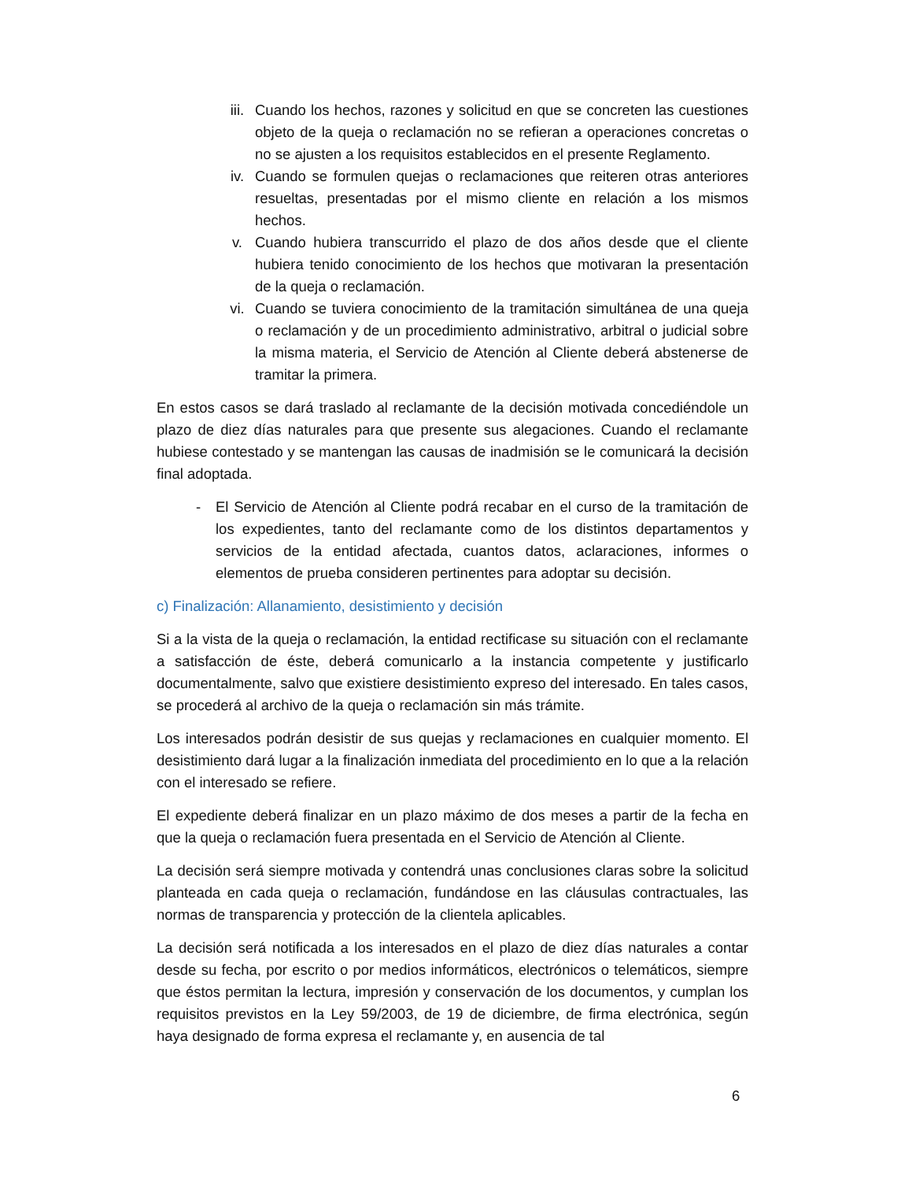iii. Cuando los hechos, razones y solicitud en que se concreten las cuestiones objeto de la queja o reclamación no se refieran a operaciones concretas o no se ajusten a los requisitos establecidos en el presente Reglamento.
iv. Cuando se formulen quejas o reclamaciones que reiteren otras anteriores resueltas, presentadas por el mismo cliente en relación a los mismos hechos.
v. Cuando hubiera transcurrido el plazo de dos años desde que el cliente hubiera tenido conocimiento de los hechos que motivaran la presentación de la queja o reclamación.
vi. Cuando se tuviera conocimiento de la tramitación simultánea de una queja o reclamación y de un procedimiento administrativo, arbitral o judicial sobre la misma materia, el Servicio de Atención al Cliente deberá abstenerse de tramitar la primera.
En estos casos se dará traslado al reclamante de la decisión motivada concediéndole un plazo de diez días naturales para que presente sus alegaciones. Cuando el reclamante hubiese contestado y se mantengan las causas de inadmisión se le comunicará la decisión final adoptada.
- El Servicio de Atención al Cliente podrá recabar en el curso de la tramitación de los expedientes, tanto del reclamante como de los distintos departamentos y servicios de la entidad afectada, cuantos datos, aclaraciones, informes o elementos de prueba consideren pertinentes para adoptar su decisión.
c) Finalización: Allanamiento, desistimiento y decisión
Si a la vista de la queja o reclamación, la entidad rectificase su situación con el reclamante a satisfacción de éste, deberá comunicarlo a la instancia competente y justificarlo documentalmente, salvo que existiere desistimiento expreso del interesado. En tales casos, se procederá al archivo de la queja o reclamación sin más trámite.
Los interesados podrán desistir de sus quejas y reclamaciones en cualquier momento. El desistimiento dará lugar a la finalización inmediata del procedimiento en lo que a la relación con el interesado se refiere.
El expediente deberá finalizar en un plazo máximo de dos meses a partir de la fecha en que la queja o reclamación fuera presentada en el Servicio de Atención al Cliente.
La decisión será siempre motivada y contendrá unas conclusiones claras sobre la solicitud planteada en cada queja o reclamación, fundándose en las cláusulas contractuales, las normas de transparencia y protección de la clientela aplicables.
La decisión será notificada a los interesados en el plazo de diez días naturales a contar desde su fecha, por escrito o por medios informáticos, electrónicos o telemáticos, siempre que éstos permitan la lectura, impresión y conservación de los documentos, y cumplan los requisitos previstos en la Ley 59/2003, de 19 de diciembre, de firma electrónica, según haya designado de forma expresa el reclamante y, en ausencia de tal
6